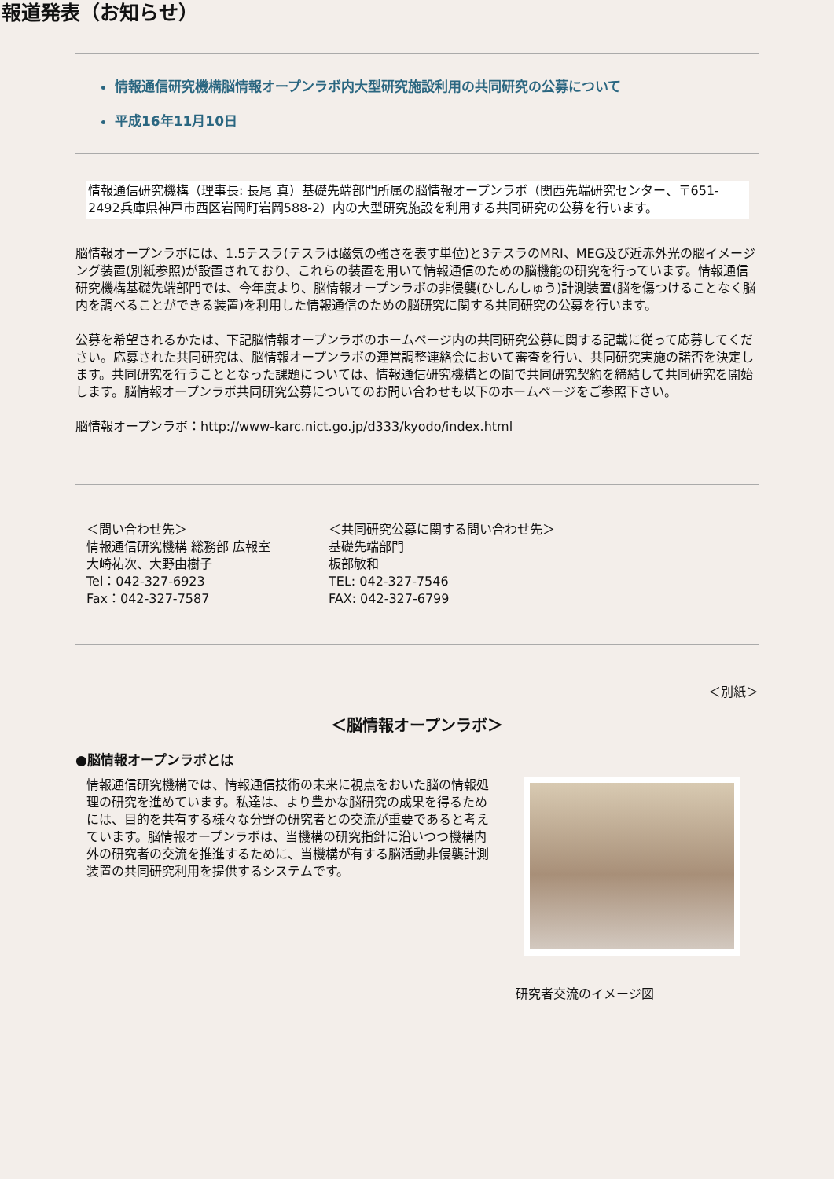報道発表（お知らせ）
情報通信研究機構脳情報オープンラボ内大型研究施設利用の共同研究の公募について
平成16年11月10日
情報通信研究機構（理事長: 長尾 真）基礎先端部門所属の脳情報オープンラボ（関西先端研究センター、〒651-2492兵庫県神戸市西区岩岡町岩岡588-2）内の大型研究施設を利用する共同研究の公募を行います。
脳情報オープンラボには、1.5テスラ(テスラは磁気の強さを表す単位)と3テスラのMRI、MEG及び近赤外光の脳イメージング装置(別紙参照)が設置されており、これらの装置を用いて情報通信のための脳機能の研究を行っています。情報通信研究機構基礎先端部門では、今年度より、脳情報オープンラボの非侵襲(ひしんしゅう)計測装置(脳を傷つけることなく脳内を調べることができる装置)を利用した情報通信のための脳研究に関する共同研究の公募を行います。
公募を希望されるかたは、下記脳情報オープンラボのホームページ内の共同研究公募に関する記載に従って応募してください。応募された共同研究は、脳情報オープンラボの運営調整連絡会において審査を行い、共同研究実施の諾否を決定します。共同研究を行うこととなった課題については、情報通信研究機構との間で共同研究契約を締結して共同研究を開始します。脳情報オープンラボ共同研究公募についてのお問い合わせも以下のホームページをご参照下さい。
脳情報オープンラボ：http://www-karc.nict.go.jp/d333/kyodo/index.html
＜問い合わせ先＞
情報通信研究機構 総務部 広報室
大崎祐次、大野由樹子
Tel：042-327-6923
Fax：042-327-7587
＜共同研究公募に関する問い合わせ先＞
基礎先端部門
板部敏和
TEL: 042-327-7546
FAX: 042-327-6799
＜別紙＞
＜脳情報オープンラボ＞
●脳情報オープンラボとは
情報通信研究機構では、情報通信技術の未来に視点をおいた脳の情報処理の研究を進めています。私達は、より豊かな脳研究の成果を得るためには、目的を共有する様々な分野の研究者との交流が重要であると考えています。脳情報オープンラボは、当機構の研究指針に沿いつつ機構内外の研究者の交流を推進するために、当機構が有する脳活動非侵襲計測装置の共同研究利用を提供するシステムです。
研究者交流のイメージ図